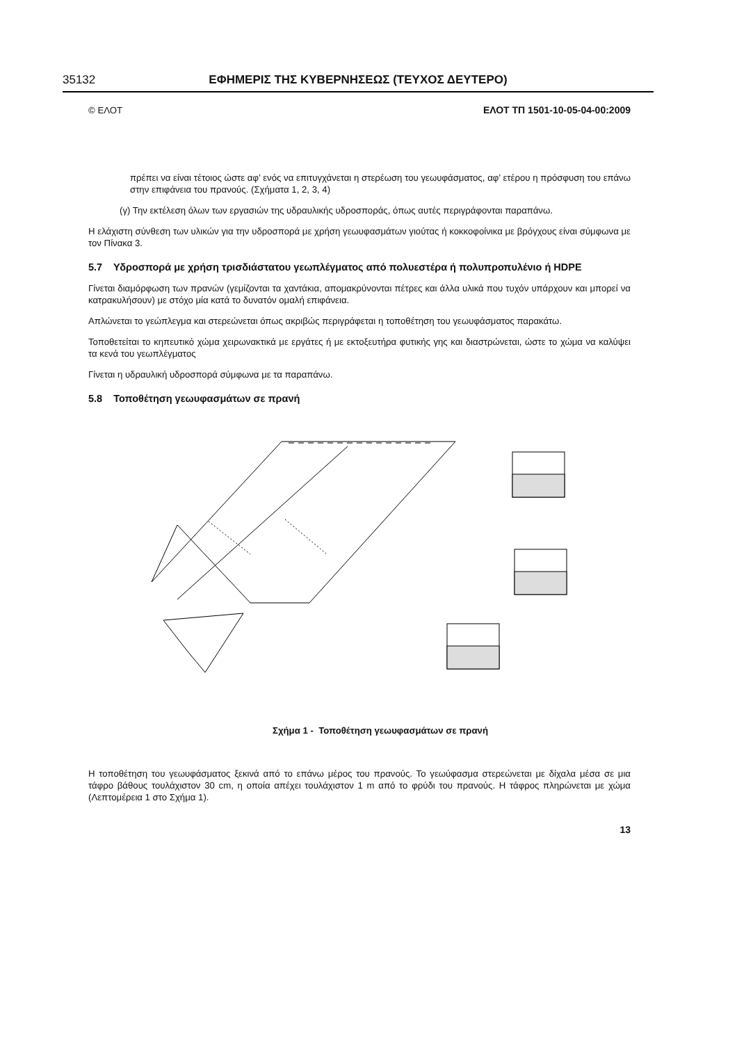35132 ΕΦΗΜΕΡΙΣ ΤΗΣ ΚΥΒΕΡΝΗΣΕΩΣ (ΤΕΥΧΟΣ ΔΕΥΤΕΡΟ)
© ΕΛΟΤ ΕΛΟΤ ΤΠ 1501-10-05-04-00:2009
πρέπει να είναι τέτοιος ώστε αφ’ ενός να επιτυγχάνεται η στερέωση του γεωυφάσματος, αφ’ ετέρου η πρόσφυση του επάνω στην επιφάνεια του πρανούς. (Σχήματα 1, 2, 3, 4)
(γ) Την εκτέλεση όλων των εργασιών της υδραυλικής υδροσποράς, όπως αυτές περιγράφονται παραπάνω.
Η ελάχιστη σύνθεση των υλικών για την υδροσπορά με χρήση γεωυφασμάτων γιούτας ή κοκκοφοίνικα με βρόγχους είναι σύμφωνα με τον Πίνακα 3.
5.7 Υδροσπορά με χρήση τρισδιάστατου γεωπλέγματος από πολυεστέρα ή πολυπροπυλένιο ή HDPE
Γίνεται διαμόρφωση των πρανών (γεμίζονται τα χαντάκια, απομακρύνονται πέτρες και άλλα υλικά που τυχόν υπάρχουν και μπορεί να κατρακυλήσουν) με στόχο μία κατά το δυνατόν ομαλή επιφάνεια.
Απλώνεται το γεώπλεγμα και στερεώνεται όπως ακριβώς περιγράφεται η τοποθέτηση του γεωυφάσματος παρακάτω.
Τοποθετείται το κηπευτικό χώμα χειρωνακτικά με εργάτες ή με εκτοξευτήρα φυτικής γης και διαστρώνεται, ώστε το χώμα να καλύψει τα κενά του γεωπλέγματος
Γίνεται η υδραυλική υδροσπορά σύμφωνα με τα παραπάνω.
5.8 Τοποθέτηση γεωυφασμάτων σε πρανή
Σχήμα 1 - Τοποθέτηση γεωυφασμάτων σε πρανή
Η τοποθέτηση του γεωυφάσματος ξεκινά από το επάνω μέρος του πρανούς. Το γεωύφασμα στερεώνεται με δίχαλα μέσα σε μια τάφρο βάθους τουλάχιστον 30 cm, η οποία απέχει τουλάχιστον 1 m από το φρύδι του πρανούς. Η τάφρος πληρώνεται με χώμα (Λεπτομέρεια 1 στο Σχήμα 1).
13